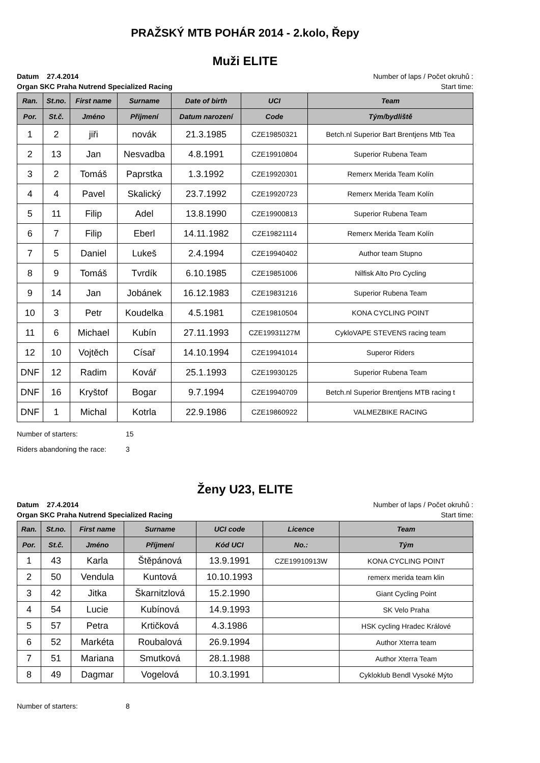PRAŽSKÝ MTB POHÁR 2014 - 2.kolo, Řepy
Muži ELITE
Datum 27.4.2014 Number of laps / Počet okruhů :
Organ SKC Praha Nutrend Specialized Racing Start time:
| Ran. | St.no. | First name | Surname | Date of birth | UCI | Team |
| --- | --- | --- | --- | --- | --- | --- |
| Por. | St.č. | Jméno | Příjmení | Datum narození | Code | Tým/bydliště |
| 1 | 2 | jiři | novák | 21.3.1985 | CZE19850321 | Betch.nl Superior Bart Brentjens Mtb Tea |
| 2 | 13 | Jan | Nesvadba | 4.8.1991 | CZE19910804 | Superior Rubena Team |
| 3 | 2 | Tomáš | Paprstka | 1.3.1992 | CZE19920301 | Remerx Merida Team Kolín |
| 4 | 4 | Pavel | Skalický | 23.7.1992 | CZE19920723 | Remerx Merida Team Kolín |
| 5 | 11 | Filip | Adel | 13.8.1990 | CZE19900813 | Superior Rubena Team |
| 6 | 7 | Filip | Eberl | 14.11.1982 | CZE19821114 | Remerx Merida Team Kolín |
| 7 | 5 | Daniel | Lukeš | 2.4.1994 | CZE19940402 | Author team Stupno |
| 8 | 9 | Tomáš | Tvrdík | 6.10.1985 | CZE19851006 | Nilfisk Alto Pro Cycling |
| 9 | 14 | Jan | Jobánek | 16.12.1983 | CZE19831216 | Superior Rubena Team |
| 10 | 3 | Petr | Koudelka | 4.5.1981 | CZE19810504 | KONA CYCLING POINT |
| 11 | 6 | Michael | Kubín | 27.11.1993 | CZE19931127M | CykloVAPE STEVENS racing team |
| 12 | 10 | Vojtěch | Císař | 14.10.1994 | CZE19941014 | Superor Riders |
| DNF | 12 | Radim | Kovář | 25.1.1993 | CZE19930125 | Superior Rubena Team |
| DNF | 16 | Kryštof | Bogar | 9.7.1994 | CZE19940709 | Betch.nl Superior Brentjens MTB racing t |
| DNF | 1 | Michal | Kotrla | 22.9.1986 | CZE19860922 | VALMEZBIKE RACING |
Number of starters: 15
Riders abandoning the race: 3
Ženy U23, ELITE
Datum 27.4.2014 Number of laps / Počet okruhů :
Organ SKC Praha Nutrend Specialized Racing Start time:
| Ran. | St.no. | First name | Surname | UCI code | Licence | Team |
| --- | --- | --- | --- | --- | --- | --- |
| Por. | St.č. | Jméno | Příjmení | Kód UCI | No.: | Tým |
| 1 | 43 | Karla | Štěpánová | 13.9.1991 | CZE19910913W | KONA CYCLING POINT |
| 2 | 50 | Vendula | Kuntová | 10.10.1993 | | remerx merida team klin |
| 3 | 42 | Jitka | Škarnitzlová | 15.2.1990 | | Giant Cycling Point |
| 4 | 54 | Lucie | Kubínová | 14.9.1993 | | SK Velo Praha |
| 5 | 57 | Petra | Krtičková | 4.3.1986 | | HSK cycling Hradec Králové |
| 6 | 52 | Markéta | Roubalová | 26.9.1994 | | Author Xterra team |
| 7 | 51 | Mariana | Smutková | 28.1.1988 | | Author Xterra Team |
| 8 | 49 | Dagmar | Vogelová | 10.3.1991 | | Cykloklub Bendl Vysoké Mýto |
Number of starters: 8